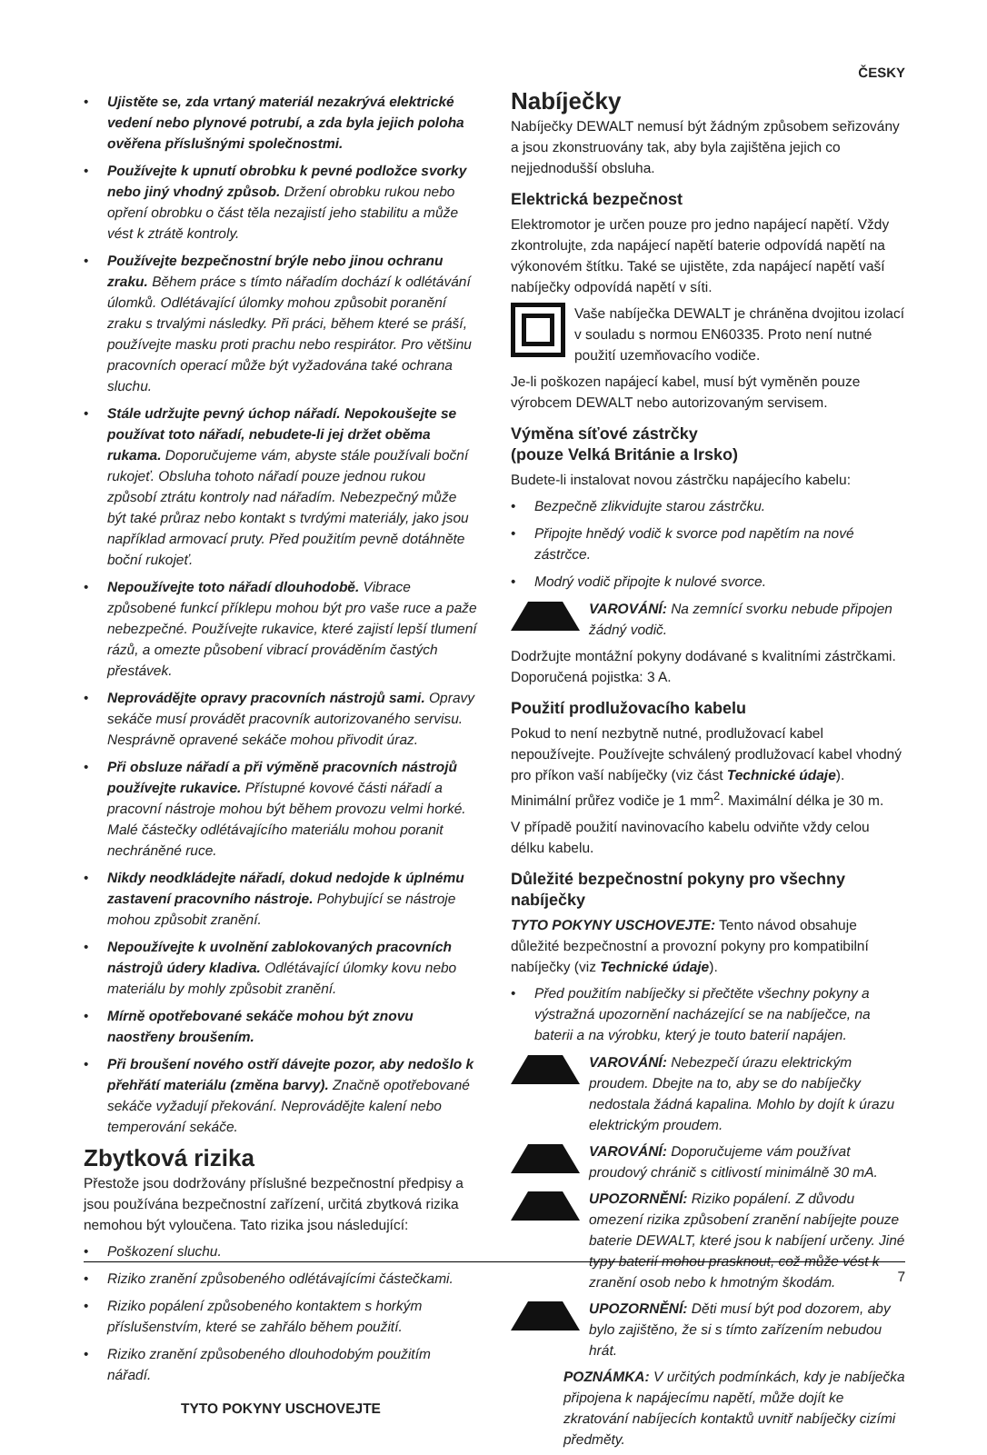ČESKY
• Ujistěte se, zda vrtaný materiál nezakrývá elektrické vedení nebo plynové potrubí, a zda byla jejich poloha ověřena příslušnými společnostmi.
• Používejte k upnutí obrobku k pevné podložce svorky nebo jiný vhodný způsob. Držení obrobku rukou nebo opření obrobku o část těla nezajistí jeho stabilitu a může vést k ztrátě kontroly.
• Používejte bezpečnostní brýle nebo jinou ochranu zraku. Během práce s tímto nářadím dochází k odlétávání úlomků. Odlétávající úlomky mohou způsobit poranění zraku s trvalými následky. Při práci, během které se práší, používejte masku proti prachu nebo respirátor. Pro většinu pracovních operací může být vyžadována také ochrana sluchu.
• Stále udržujte pevný úchop nářadí. Nepokoušejte se používat toto nářadí, nebudete-li jej držet oběma rukama. Doporučujeme vám, abyste stále používali boční rukojeť. Obsluha tohoto nářadí pouze jednou rukou způsobí ztrátu kontroly nad nářadím. Nebezpečný může být také průraz nebo kontakt s tvrdými materiály, jako jsou například armovací pruty. Před použitím pevně dotáhněte boční rukojeť.
• Nepoužívejte toto nářadí dlouhodobě. Vibrace způsobené funkcí příklepu mohou být pro vaše ruce a paže nebezpečné. Používejte rukavice, které zajistí lepší tlumení rázů, a omezte působení vibrací prováděním častých přestávek.
• Neprovádějte opravy pracovních nástrojů sami. Opravy sekáče musí provádět pracovník autorizovaného servisu. Nesprávně opravené sekáče mohou přivodit úraz.
• Při obsluze nářadí a při výměně pracovních nástrojů používejte rukavice. Přístupné kovové části nářadí a pracovní nástroje mohou být během provozu velmi horké. Malé částečky odlétávajícího materiálu mohou poranit nechráněné ruce.
• Nikdy neodkládejte nářadí, dokud nedojde k úplnému zastavení pracovního nástroje. Pohybující se nástroje mohou způsobit zranění.
• Nepoužívejte k uvolnění zablokovaných pracovních nástrojů údery kladiva. Odlétávající úlomky kovu nebo materiálu by mohly způsobit zranění.
• Mírně opotřebované sekáče mohou být znovu naostřeny broušením.
• Při broušení nového ostří dávejte pozor, aby nedošlo k přehřátí materiálu (změna barvy). Značně opotřebované sekáče vyžadují překování. Neprovádějte kalení nebo temperování sekáče.
Zbytková rizika
Přestože jsou dodržovány příslušné bezpečnostní předpisy a jsou používána bezpečnostní zařízení, určitá zbytková rizika nemohou být vyloučena. Tato rizika jsou následující:
• Poškození sluchu.
• Riziko zranění způsobeného odlétávajícími částečkami.
• Riziko popálení způsobeného kontaktem s horkým příslušenstvím, které se zahřálo během použití.
• Riziko zranění způsobeného dlouhodobým použitím nářadí.
TYTO POKYNY USCHOVEJTE
Nabíječky
Nabíječky DEWALT nemusí být žádným způsobem seřizovány a jsou zkonstruovány tak, aby byla zajištěna jejich co nejjednodušší obsluha.
Elektrická bezpečnost
Elektromotor je určen pouze pro jedno napájecí napětí. Vždy zkontrolujte, zda napájecí napětí baterie odpovídá napětí na výkonovém štítku. Také se ujistěte, zda napájecí napětí vaší nabíječky odpovídá napětí v síti.
Vaše nabíječka DEWALT je chráněna dvojitou izolací v souladu s normou EN60335. Proto není nutné použití uzemňovacího vodiče.
Je-li poškozen napájecí kabel, musí být vyměněn pouze výrobcem DEWALT nebo autorizovaným servisem.
Výměna síťové zástrčky
(pouze Velká Británie a Irsko)
Budete-li instalovat novou zástrčku napájecího kabelu:
• Bezpečně zlikvidujte starou zástrčku.
• Připojte hnědý vodič k svorce pod napětím na nové zástrčce.
• Modrý vodič připojte k nulové svorce.
VAROVÁNÍ: Na zemnící svorku nebude připojen žádný vodič.
Dodržujte montážní pokyny dodávané s kvalitními zástrčkami. Doporučená pojistka: 3 A.
Použití prodlužovacího kabelu
Pokud to není nezbytně nutné, prodlužovací kabel nepoužívejte. Používejte schválený prodlužovací kabel vhodný pro příkon vaší nabíječky (viz část Technické údaje). Minimální průřez vodiče je 1 mm<sup>2</sup>. Maximální délka je 30 m.
V případě použití navinovacího kabelu odviňte vždy celou délku kabelu.
Důležité bezpečnostní pokyny pro všechny nabíječky
TYTO POKYNY USCHOVEJTE: Tento návod obsahuje důležité bezpečnostní a provozní pokyny pro kompatibilní nabíječky (viz Technické údaje).
• Před použitím nabíječky si přečtěte všechny pokyny a výstražná upozornění nacházející se na nabíječce, na baterii a na výrobku, který je touto baterií napájen.
VAROVÁNÍ: Nebezpečí úrazu elektrickým proudem. Dbejte na to, aby se do nabíječky nedostala žádná kapalina. Mohlo by dojít k úrazu elektrickým proudem.
VAROVÁNÍ: Doporučujeme vám používat proudový chránič s citlivostí minimálně 30 mA.
UPOZORNĚNÍ: Riziko popálení. Z důvodu omezení rizika způsobení zranění nabíjejte pouze baterie DEWALT, které jsou k nabíjení určeny. Jiné typy baterií mohou prasknout, což může vést k zranění osob nebo k hmotným škodám.
UPOZORNĚNÍ: Děti musí být pod dozorem, aby bylo zajištěno, že si s tímto zařízením nebudou hrát.
POZNÁMKA: V určitých podmínkách, kdy je nabíječka připojena k napájecímu napětí, může dojít ke zkratování nabíjecích kontaktů uvnitř nabíječky cizími předměty.
7